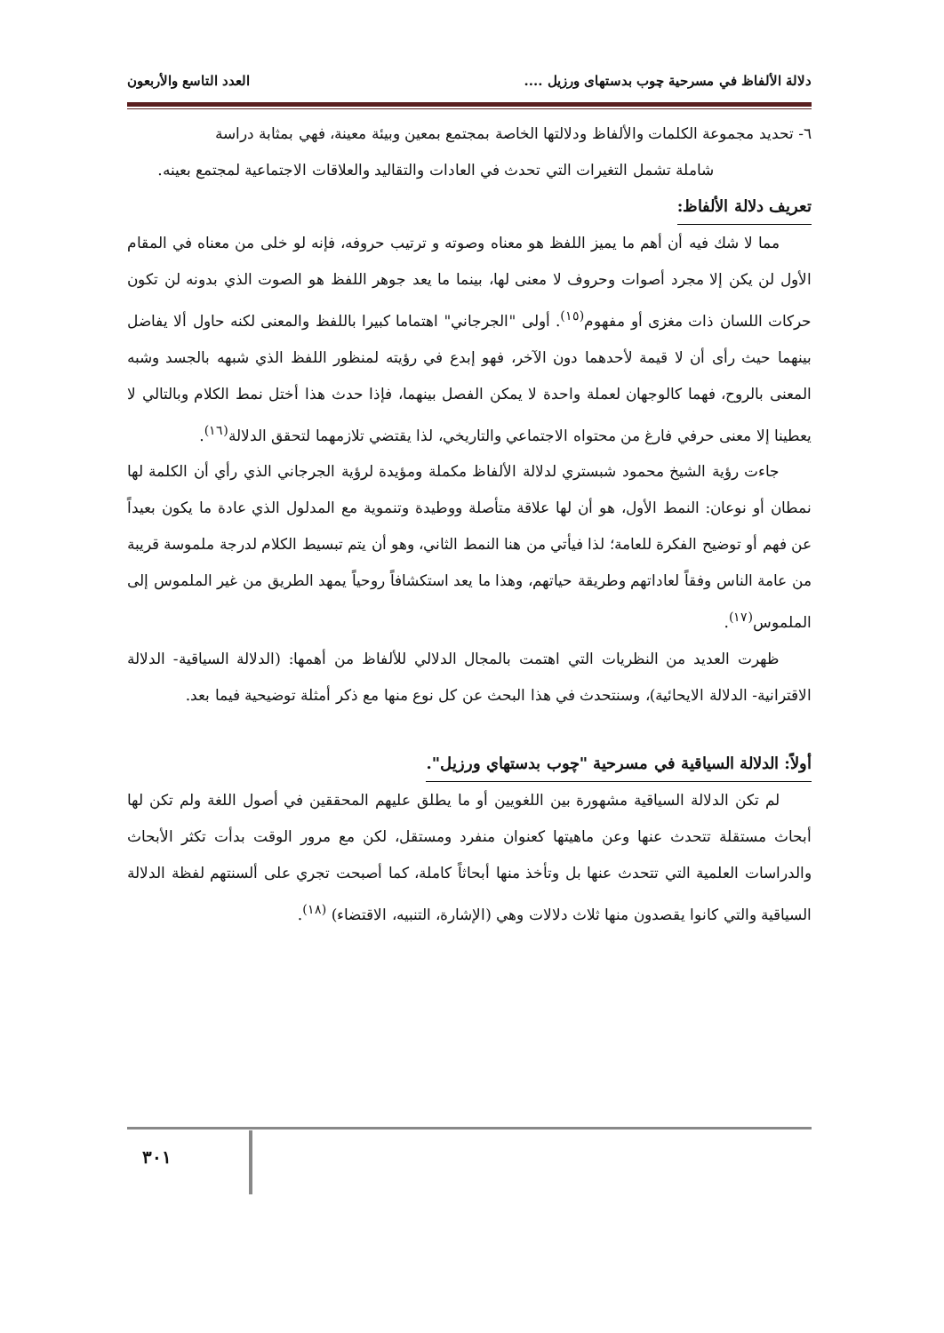دلالة الألفاظ في مسرحية چوب بدستهاى ورزيل .... العدد التاسع والأربعون
٦- تحديد مجموعة الكلمات والألفاظ ودلالتها الخاصة بمجتمع بمعين وبيئة معينة، فهي بمثابة دراسة
شاملة تشمل التغيرات التي تحدث في العادات والتقاليد والعلاقات الاجتماعية لمجتمع بعينه.
تعريف دلالة الألفاظ:
مما لا شك فيه أن أهم ما يميز اللفظ هو معناه وصوته و ترتيب حروفه، فإنه لو خلى من معناه في المقام الأول لن يكن إلا مجرد أصوات وحروف لا معنى لها، بينما ما يعد جوهر اللفظ هو الصوت الذي بدونه لن تكون حركات اللسان ذات مغزى أو مفهوم<sup>(١٥)</sup>. أولى "الجرجاني" اهتماما كبيرا باللفظ والمعنى لكنه حاول ألا يفاضل بينهما حيث رأى أن لا قيمة لأحدهما دون الآخر، فهو إبدع في رؤيته لمنظور اللفظ الذي شبهه بالجسد وشبه المعنى بالروح، فهما كالوجهان لعملة واحدة لا يمكن الفصل بينهما، فإذا حدث هذا أختل نمط الكلام وبالتالي لا يعطينا إلا معنى حرفي فارغ من محتواه الاجتماعي والتاريخي، لذا يقتضي تلازمهما لتحقق الدلالة<sup>(١٦)</sup>.
جاءت رؤية الشيخ محمود شبستري لدلالة الألفاظ مكملة ومؤيدة لرؤية الجرجاني الذي رأي أن الكلمة لها نمطان أو نوعان: النمط الأول، هو أن لها علاقة متأصلة ووطيدة وتنموية مع المدلول الذي عادة ما يكون بعيداً عن فهم أو توضيح الفكرة للعامة؛ لذا فيأتي من هنا النمط الثاني، وهو أن يتم تبسيط الكلام لدرجة ملموسة قريبة من عامة الناس وفقاً لعاداتهم وطريقة حياتهم، وهذا ما يعد استكشافاً روحياً يمهد الطريق من غير الملموس إلى الملموس<sup>(١٧)</sup>.
ظهرت العديد من النظريات التي اهتمت بالمجال الدلالي للألفاظ من أهمها: (الدلالة السياقية- الدلالة الاقترانية- الدلالة الايحائية)، وسنتحدث في هذا البحث عن كل نوع منها مع ذكر أمثلة توضيحية فيما بعد.
أولاً: الدلالة السياقية في مسرحية "چوب بدستهاي ورزيل".
لم تكن الدلالة السياقية مشهورة بين اللغويين أو ما يطلق عليهم المحققين في أصول اللغة ولم تكن لها أبحاث مستقلة تتحدث عنها وعن ماهيتها كعنوان منفرد ومستقل، لكن مع مرور الوقت بدأت تكثر الأبحاث والدراسات العلمية التي تتحدث عنها بل وتأخذ منها أبحاثاً كاملة، كما أصبحت تجري على ألسنتهم لفظة الدلالة السياقية والتي كانوا يقصدون منها ثلاث دلالات وهي (الإشارة، التنبيه، الاقتضاء) <sup>(١٨)</sup>.
٣٠١